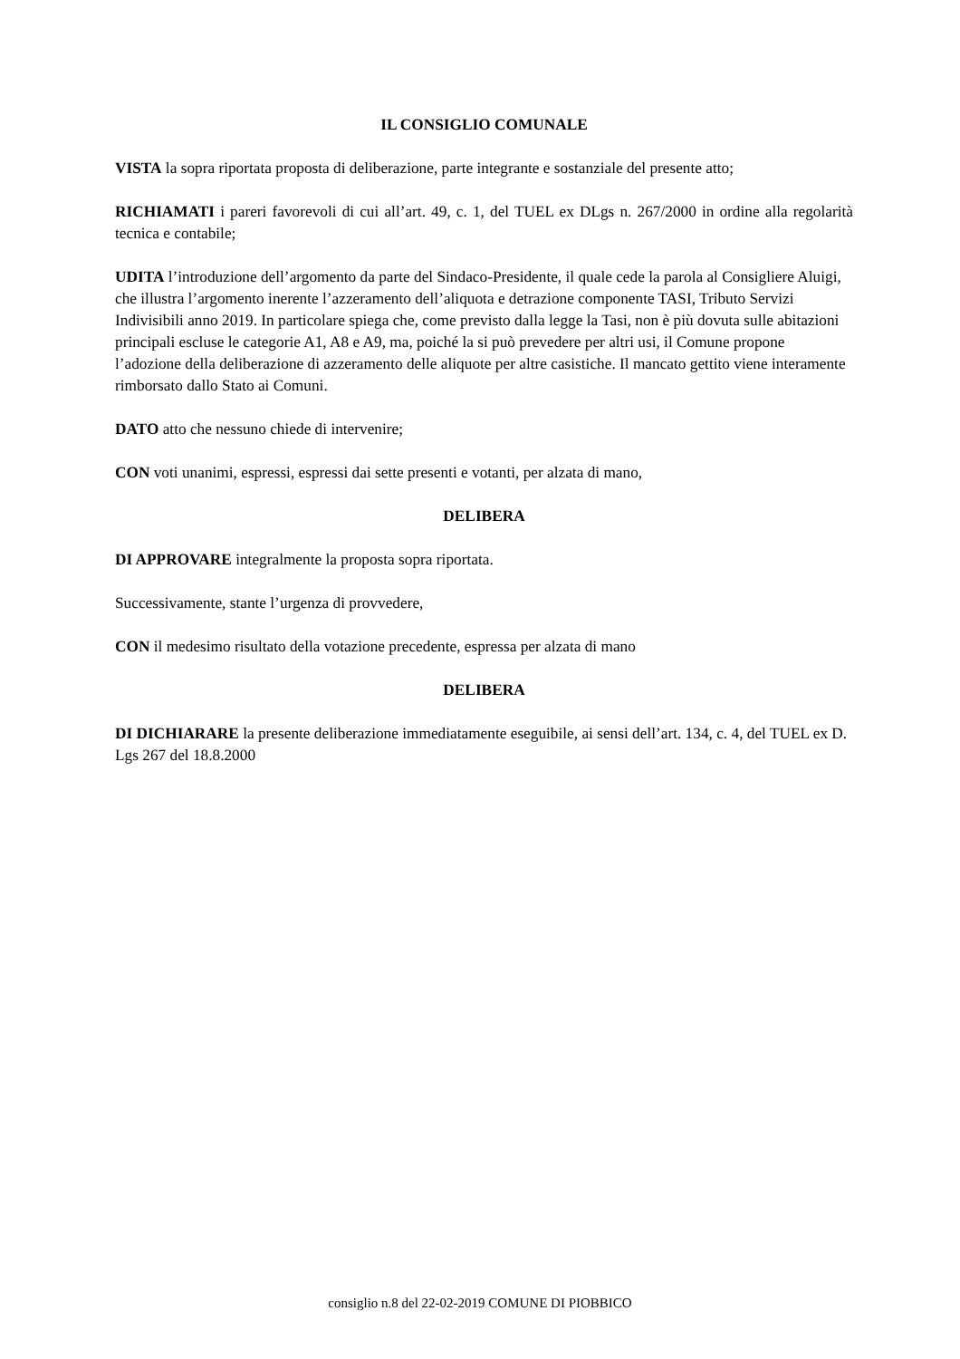IL CONSIGLIO COMUNALE
VISTA la sopra riportata proposta di deliberazione, parte integrante e sostanziale del presente atto;
RICHIAMATI i pareri favorevoli di cui all’art. 49, c. 1, del TUEL ex DLgs n. 267/2000 in ordine alla regolarità tecnica e contabile;
UDITA l’introduzione dell’argomento da parte del Sindaco-Presidente, il quale cede la parola al Consigliere Aluigi, che illustra l’argomento inerente l’azzeramento dell’aliquota e detrazione componente TASI, Tributo Servizi Indivisibili anno 2019. In particolare spiega che, come previsto dalla legge la Tasi, non è più dovuta sulle abitazioni principali escluse le categorie A1, A8 e A9, ma, poiché la si può prevedere per altri usi, il Comune propone l’adozione della deliberazione di azzeramento delle aliquote per altre casistiche. Il mancato gettito viene interamente rimborsato dallo Stato ai Comuni.
DATO atto che nessuno chiede di intervenire;
CON voti unanimi, espressi, espressi dai sette presenti e votanti, per alzata di mano,
DELIBERA
DI APPROVARE integralmente la proposta sopra riportata.
Successivamente, stante l’urgenza di provvedere,
CON il medesimo risultato della votazione precedente, espressa per alzata di mano
DELIBERA
DI DICHIARARE la presente deliberazione immediatamente eseguibile, ai sensi dell’art. 134, c. 4, del TUEL ex D. Lgs 267 del 18.8.2000
consiglio n.8 del 22-02-2019 COMUNE DI PIOBBICO